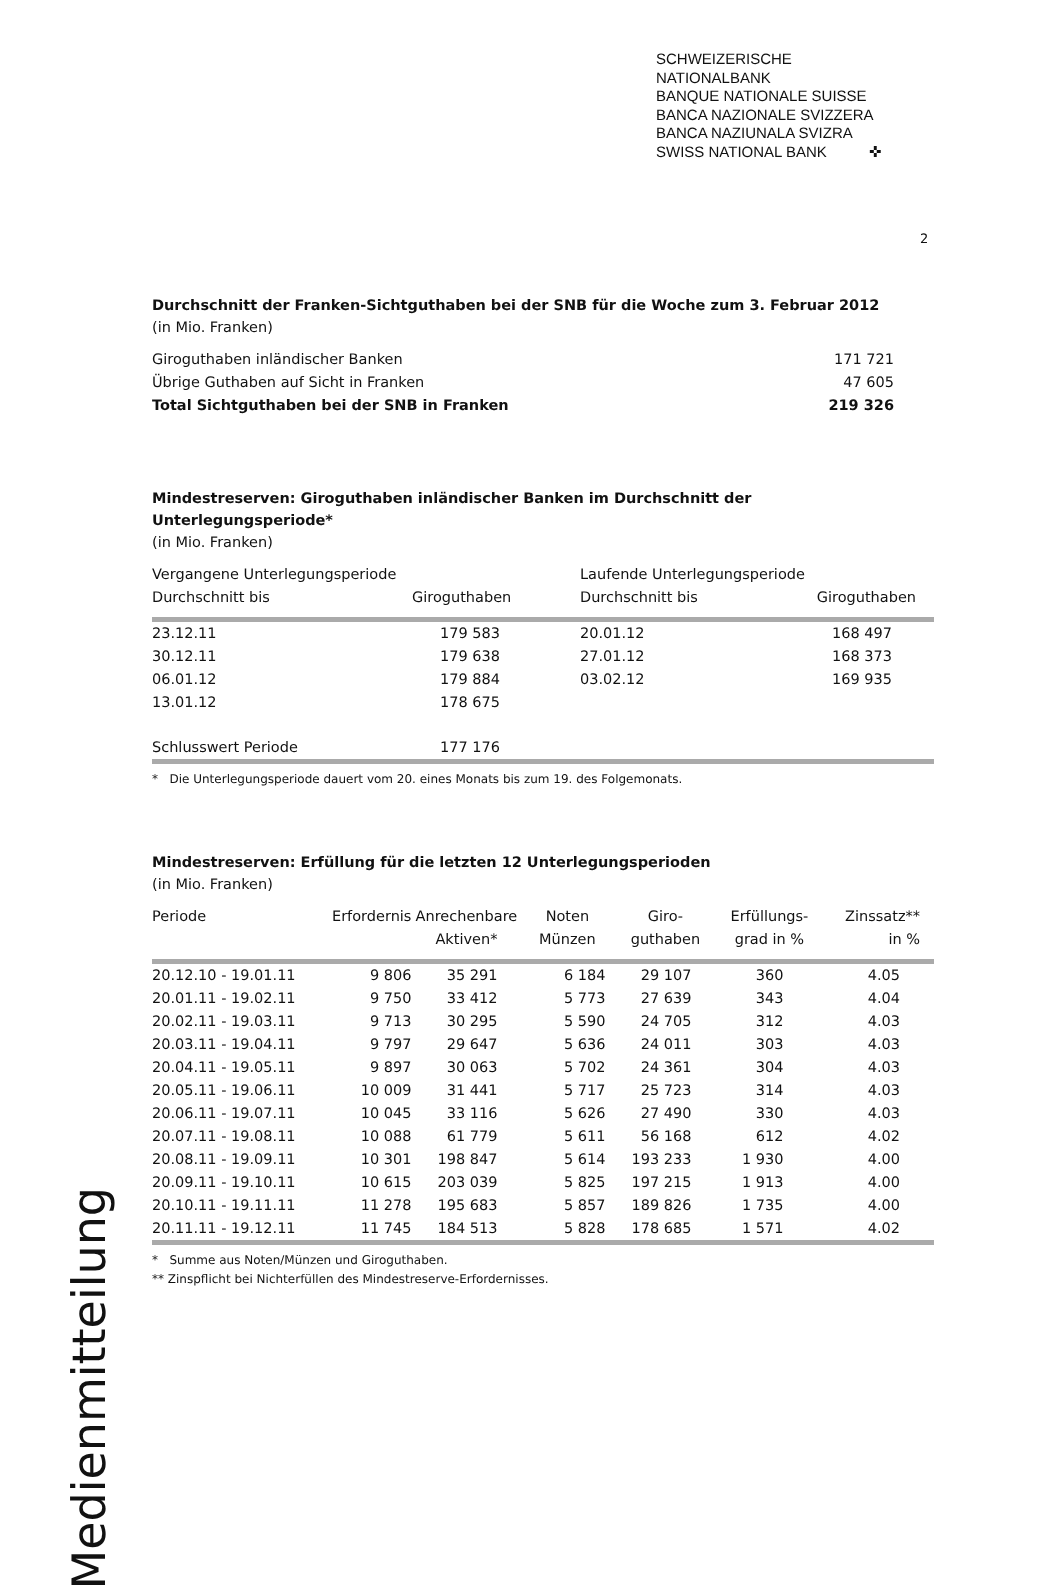SCHWEIZERISCHE NATIONALBANK
BANQUE NATIONALE SUISSE
BANCA NAZIONALE SVIZZERA
BANCA NAZIUNALA SVIZRA
SWISS NATIONAL BANK ✜
2
Durchschnitt der Franken-Sichtguthaben bei der SNB für die Woche zum 3. Februar 2012
(in Mio. Franken)
| Giroguthaben inländischer Banken | 171 721 |
| Übrige Guthaben auf Sicht in Franken | 47 605 |
| Total Sichtguthaben bei der SNB in Franken | 219 326 |
Mindestreserven: Giroguthaben inländischer Banken im Durchschnitt der Unterlegungsperiode*
(in Mio. Franken)
| Vergangene Unterlegungsperiode Durchschnitt bis | Giroguthaben | Laufende Unterlegungsperiode Durchschnitt bis | Giroguthaben |
| --- | --- | --- | --- |
| 23.12.11 | 179 583 | 20.01.12 | 168 497 |
| 30.12.11 | 179 638 | 27.01.12 | 168 373 |
| 06.01.12 | 179 884 | 03.02.12 | 169 935 |
| 13.01.12 | 178 675 | | |
| Schlusswert Periode | 177 176 | | |
* Die Unterlegungsperiode dauert vom 20. eines Monats bis zum 19. des Folgemonats.
Mindestreserven: Erfüllung für die letzten 12 Unterlegungsperioden
(in Mio. Franken)
| Periode | Erfordernis | Anrechenbare Aktiven* | Noten Münzen | Giro- guthaben | Erfüllungs- grad in % | Zinssatz** in % |
| --- | --- | --- | --- | --- | --- | --- |
| 20.12.10 - 19.01.11 | 9 806 | 35 291 | 6 184 | 29 107 | 360 | 4.05 |
| 20.01.11 - 19.02.11 | 9 750 | 33 412 | 5 773 | 27 639 | 343 | 4.04 |
| 20.02.11 - 19.03.11 | 9 713 | 30 295 | 5 590 | 24 705 | 312 | 4.03 |
| 20.03.11 - 19.04.11 | 9 797 | 29 647 | 5 636 | 24 011 | 303 | 4.03 |
| 20.04.11 - 19.05.11 | 9 897 | 30 063 | 5 702 | 24 361 | 304 | 4.03 |
| 20.05.11 - 19.06.11 | 10 009 | 31 441 | 5 717 | 25 723 | 314 | 4.03 |
| 20.06.11 - 19.07.11 | 10 045 | 33 116 | 5 626 | 27 490 | 330 | 4.03 |
| 20.07.11 - 19.08.11 | 10 088 | 61 779 | 5 611 | 56 168 | 612 | 4.02 |
| 20.08.11 - 19.09.11 | 10 301 | 198 847 | 5 614 | 193 233 | 1 930 | 4.00 |
| 20.09.11 - 19.10.11 | 10 615 | 203 039 | 5 825 | 197 215 | 1 913 | 4.00 |
| 20.10.11 - 19.11.11 | 11 278 | 195 683 | 5 857 | 189 826 | 1 735 | 4.00 |
| 20.11.11 - 19.12.11 | 11 745 | 184 513 | 5 828 | 178 685 | 1 571 | 4.02 |
* Summe aus Noten/Münzen und Giroguthaben.
** Zinspflicht bei Nichterfüllen des Mindestreserve-Erfordernisses.
Medienmitteilung